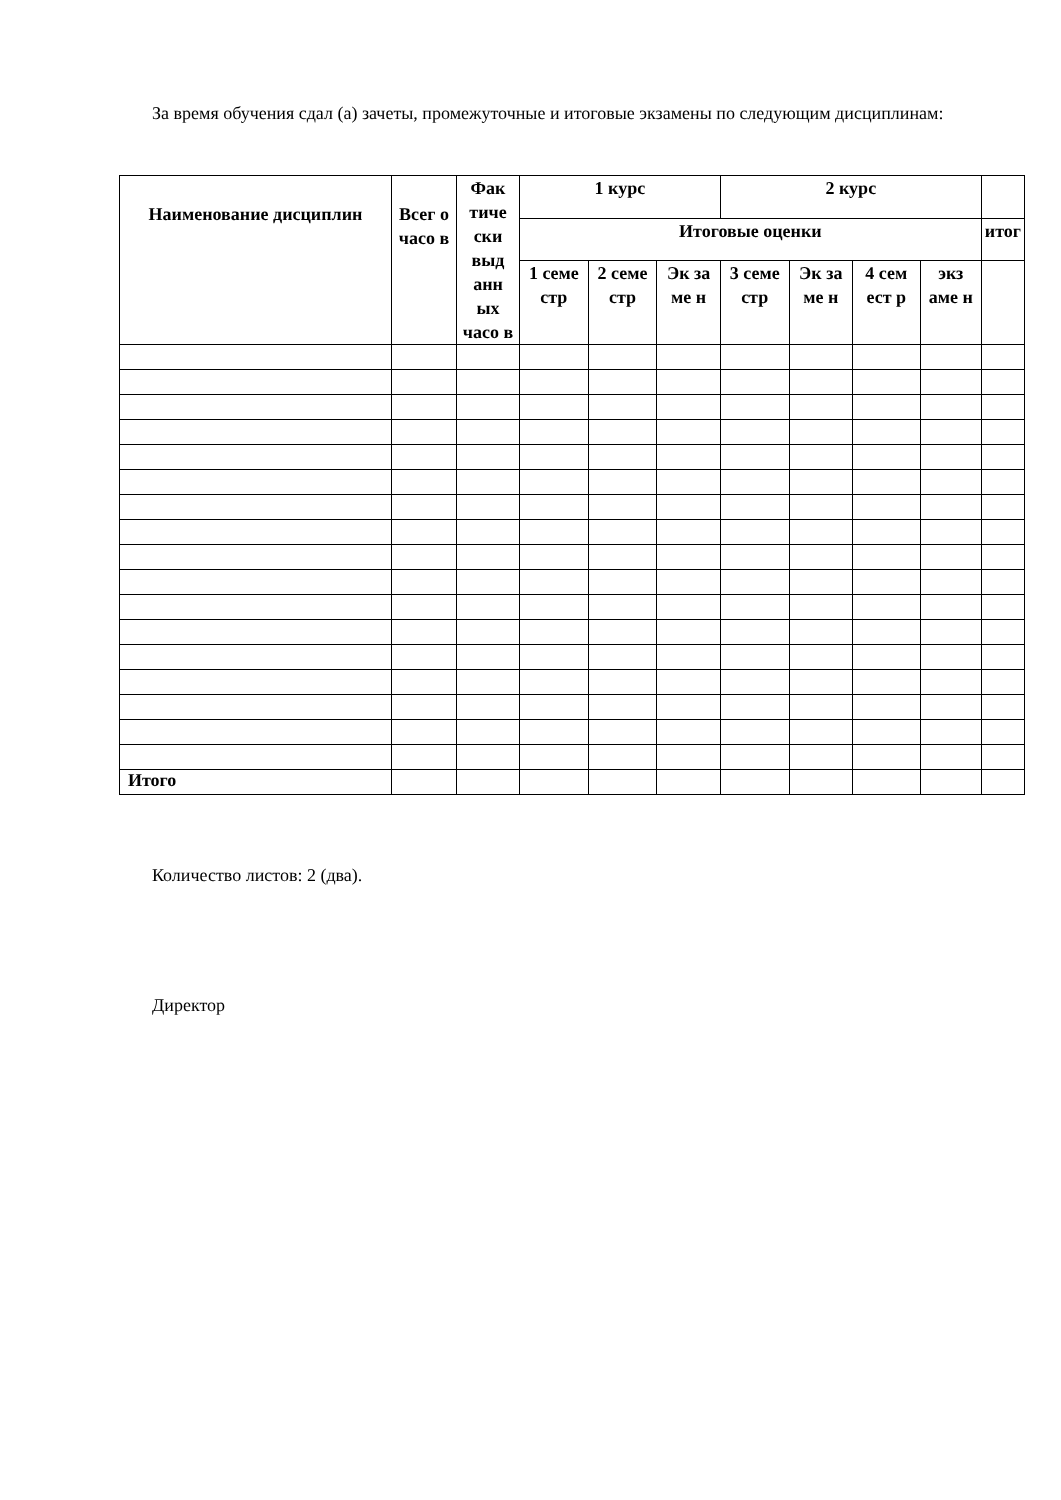За время обучения сдал (а) зачеты, промежуточные и итоговые экзамены по следующим дисциплинам:
| Наименование дисциплин | Всег о часо в | Фак тиче ски выд анн ых часо в | 1 курс | | | 2 курс | | | | |
| --- | --- | --- | --- | --- | --- | --- | --- | --- | --- | --- |
| | | | Итоговые оценки | | | | | | | итог |
| | | | 1 семе стр | 2 семе стр | Эк за ме н | 3 семе стр | Эк за ме н | 4 сем ест р | экз аме н | |
| Итого | | | | | | | | | | |
Количество листов: 2 (два).
Директор